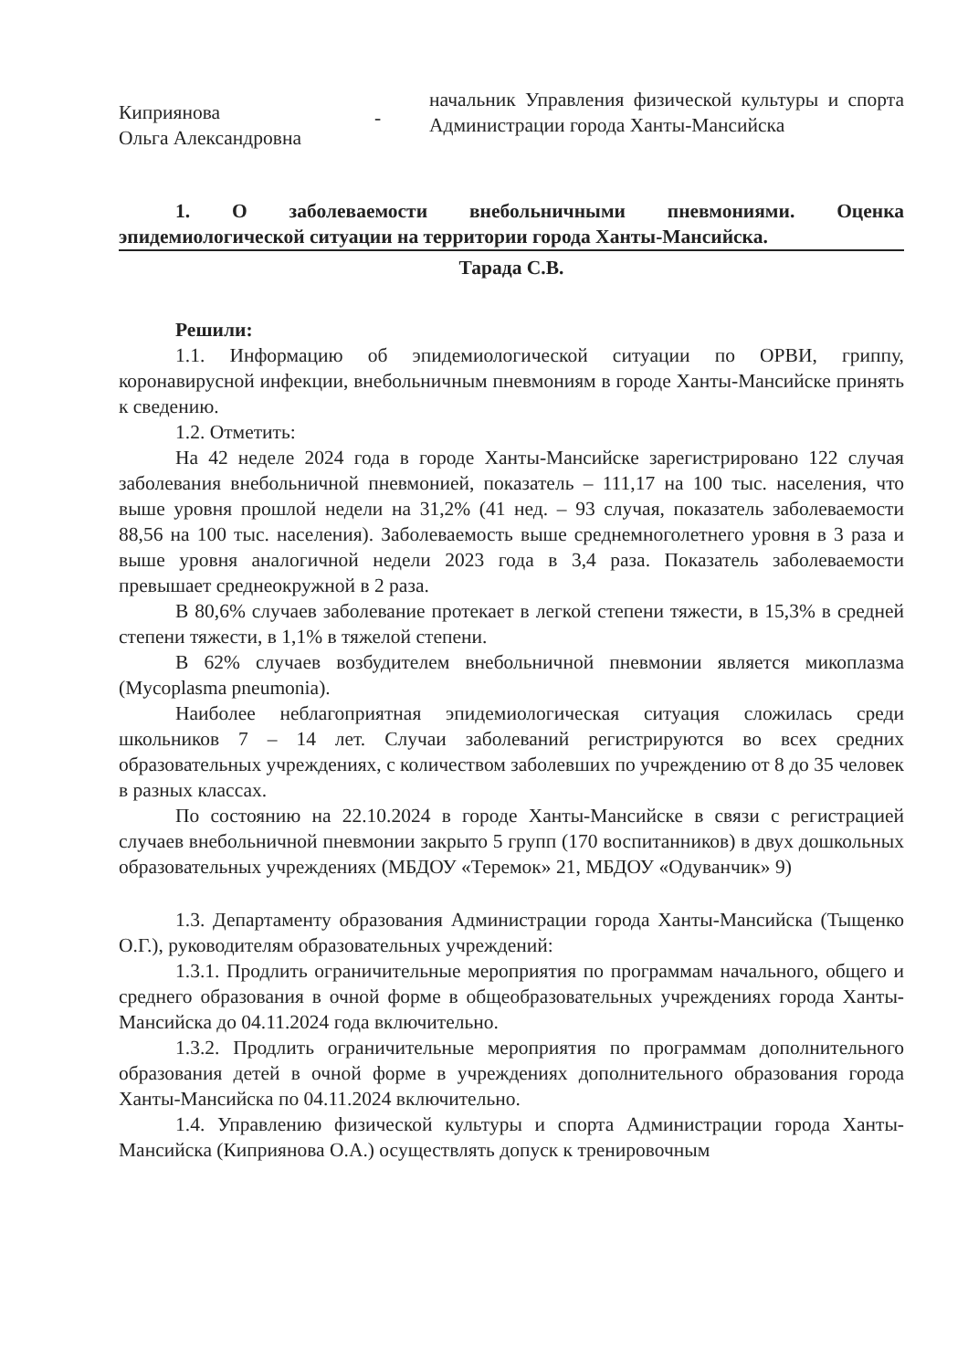Киприянова
Ольга Александровна
-
начальник Управления физической культуры и спорта Администрации города Ханты-Мансийска
1. О заболеваемости внебольничными пневмониями. Оценка эпидемиологической ситуации на территории города Ханты-Мансийска.
Тарада С.В.
Решили:
1.1. Информацию об эпидемиологической ситуации по ОРВИ, гриппу, коронавирусной инфекции, внебольничным пневмониям в городе Ханты-Мансийске принять к сведению.
1.2. Отметить:
На 42 неделе 2024 года в городе Ханты-Мансийске зарегистрировано 122 случая заболевания внебольничной пневмонией, показатель – 111,17 на 100 тыс. населения, что выше уровня прошлой недели на 31,2% (41 нед. – 93 случая, показатель заболеваемости 88,56 на 100 тыс. населения). Заболеваемость выше среднемноголетнего уровня в 3 раза и выше уровня аналогичной недели 2023 года в 3,4 раза. Показатель заболеваемости превышает среднеокружной в 2 раза.
В 80,6% случаев заболевание протекает в легкой степени тяжести, в 15,3% в средней степени тяжести, в 1,1% в тяжелой степени.
В 62% случаев возбудителем внебольничной пневмонии является микоплазма (Mycoplasma pneumonia).
Наиболее неблагоприятная эпидемиологическая ситуация сложилась среди школьников 7 – 14 лет. Случаи заболеваний регистрируются во всех средних образовательных учреждениях, с количеством заболевших по учреждению от 8 до 35 человек в разных классах.
По состоянию на 22.10.2024 в городе Ханты-Мансийске в связи с регистрацией случаев внебольничной пневмонии закрыто 5 групп (170 воспитанников) в двух дошкольных образовательных учреждениях (МБДОУ «Теремок» 21, МБДОУ «Одуванчик» 9)
1.3. Департаменту образования Администрации города Ханты-Мансийска (Тыщенко О.Г.), руководителям образовательных учреждений:
1.3.1. Продлить ограничительные мероприятия по программам начального, общего и среднего образования в очной форме в общеобразовательных учреждениях города Ханты-Мансийска до 04.11.2024 года включительно.
1.3.2. Продлить ограничительные мероприятия по программам дополнительного образования детей в очной форме в учреждениях дополнительного образования города Ханты-Мансийска по 04.11.2024 включительно.
1.4. Управлению физической культуры и спорта Администрации города Ханты-Мансийска (Киприянова О.А.) осуществлять допуск к тренировочным